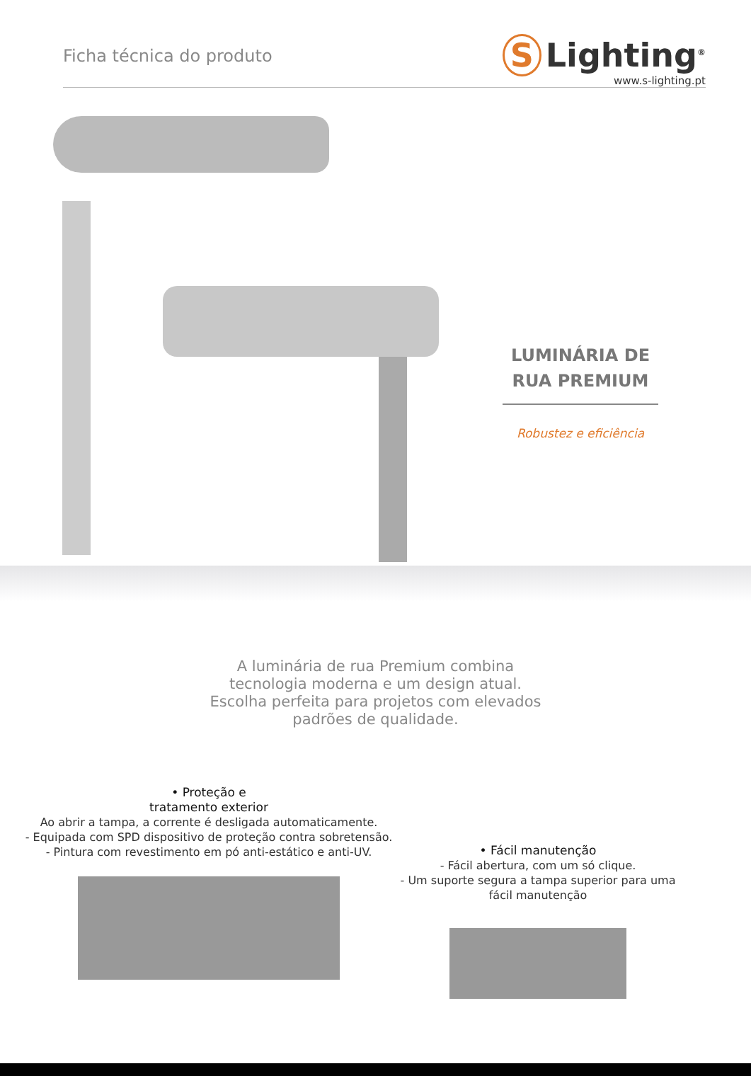Ficha técnica do produto
S Lighting<sup>®</sup>
www.s-lighting.pt
LUMINÁRIA DE RUA PREMIUM
Robustez e eficiência
A luminária de rua Premium combina tecnologia moderna e um design atual. Escolha perfeita para projetos com elevados padrões de qualidade.
• Proteção e
tratamento exterior
Ao abrir a tampa, a corrente é desligada automaticamente.
- Equipada com SPD dispositivo de proteção contra sobretensão.
- Pintura com revestimento em pó anti-estático e anti-UV.
• Fácil manutenção
- Fácil abertura, com um só clique.
- Um suporte segura a tampa superior para uma fácil manutenção